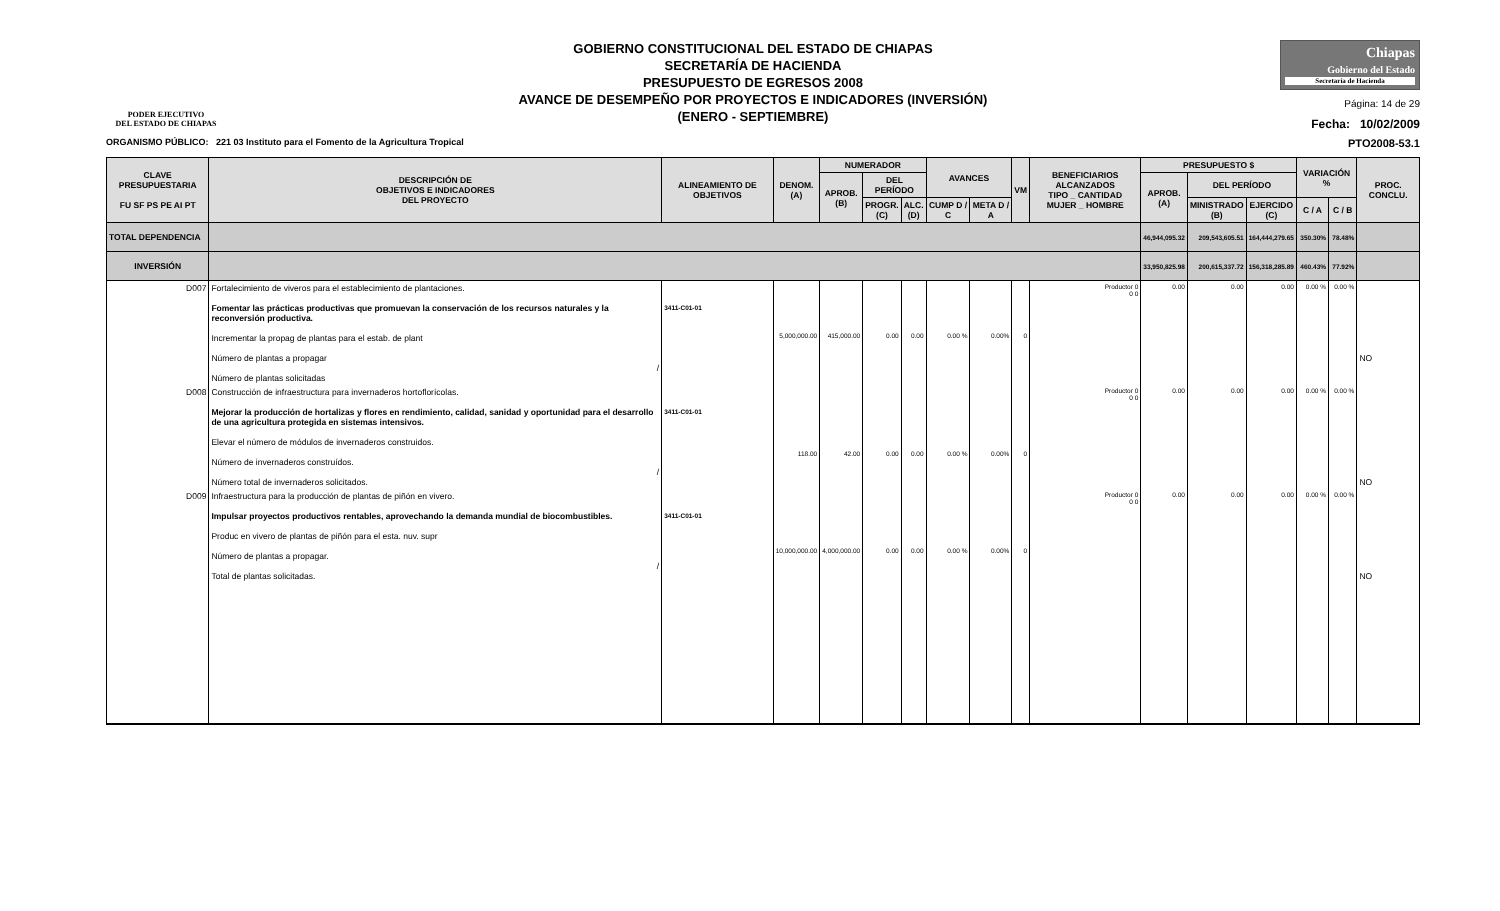PODER EJECUTIVO
DEL ESTADO DE CHIAPAS
GOBIERNO CONSTITUCIONAL DEL ESTADO DE CHIAPAS
SECRETARÍA DE HACIENDA
PRESUPUESTO DE EGRESOS 2008
AVANCE DE DESEMPEÑO POR PROYECTOS E INDICADORES (INVERSIÓN)
(ENERO - SEPTIEMBRE)
Chiapas
Gobierno del Estado
Secretaría de Hacienda
Página: 14 de 29
Fecha: 10/02/2009
ORGANISMO PÚBLICO: 221 03 Instituto para el Fomento de la Agricultura Tropical PTO2008-53.1
| CLAVE PRESUPUESTARIA FU SF PS PE AI PT | DESCRIPCIÓN DE OBJETIVOS E INDICADORES DEL PROYECTO | ALINEAMIENTO DE OBJETIVOS | DENOM. (A) | NUMERADOR | | | AVANCES | | VM | BENEFICIARIOS ALCANZADOS TIPO _ CANTIDAD MUJER _ HOMBRE | PRESUPUESTO $ | | | VARIACIÓN % | | PROC. CONCLU. |
| --- | --- | --- | --- | --- | --- | --- | --- | --- | --- | --- | --- | --- | --- | --- | --- | --- |
| | | | | APROB. (B) | DEL PERÍODO | | | | | | APROB. (A) | DEL PERÍODO | | | | |
| | | | | | PROGR. (C) | ALC. (D) | CUMP D / C | META D / A | | | | MINISTRADO (B) | EJERCIDO (C) | C / A | C / B | |
| TOTAL DEPENDENCIA | | | | | | | | | | | 46,944,095.32 | 209,543,605.51 | 164,444,279.65 | 350.30% | 78.48% | |
| INVERSIÓN | | | | | | | | | | | 33,950,825.98 | 200,615,337.72 | 156,318,285.89 | 460.43% | 77.92% | |
| D007 | Fortalecimiento de viveros para el establecimiento de plantaciones. Fomentar las prácticas productivas que promuevan la conservación de los recursos naturales y la reconversión productiva. Incrementar la propag de plantas para el estab. de plant Número de plantas a propagar / Número de plantas solicitadas | 3411-C01-01 | 5,000,000.00 | 415,000.00 | 0.00 | 0.00 | 0.00 % | 0.00% | 0 | Productor 0 0 0 | 0.00 | 0.00 | 0.00 | 0.00 % | 0.00 % | NO |
| D008 | Construcción de infraestructura para invernaderos hortoflorícolas. Mejorar la producción de hortalizas y flores en rendimiento, calidad, sanidad y oportunidad para el desarrollo de una agricultura protegida en sistemas intensivos. Elevar el número de módulos de invernaderos construidos. Número de invernaderos construídos. / Número total de invernaderos solicitados. | 3411-C01-01 | 118.00 | 42.00 | 0.00 | 0.00 | 0.00 % | 0.00% | 0 | Productor 0 0 0 | 0.00 | 0.00 | 0.00 | 0.00 % | 0.00 % | NO |
| D009 | Infraestructura para la producción de plantas de piñón en vivero. Impulsar proyectos productivos rentables, aprovechando la demanda mundial de biocombustibles. Produc en vivero de plantas de piñón para el esta. nuv. supr Número de plantas a propagar. / Total de plantas solicitadas. | 3411-C01-01 | 10,000,000.00 | 4,000,000.00 | 0.00 | 0.00 | 0.00 % | 0.00% | 0 | Productor 0 0 0 | 0.00 | 0.00 | 0.00 | 0.00 % | 0.00 % | NO |